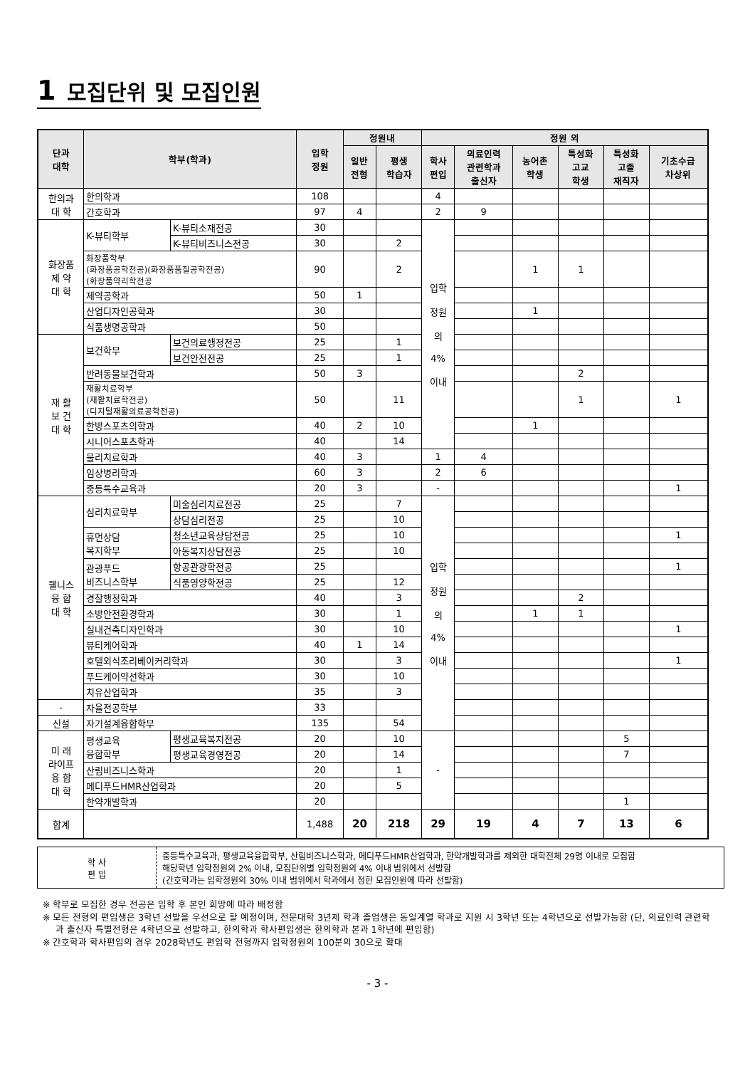1 모집단위 및 모집인원
| 단과 대학 | 학부(학과) | | 입학 정원 | 정원내 | | 정원 외 | | | | | |
| --- | --- | --- | --- | --- | --- | --- | --- | --- | --- | --- | --- |
| | | | | 일반 전형 | 평생 학습자 | 학사 편입 | 의료인력 관련학과 출신자 | 농어촌 학생 | 특성화 고교 학생 | 특성화 고졸 재직자 | 기초수급 차상위 |
| 한의과 대 학 | 한의학과 | | 108 | | | 4 | | | | | |
| | 간호학과 | | 97 | 4 | | 2 | 9 | | | | |
| 화장품 제 약 대 학 | K-뷰티학부 | K-뷰티소재전공 | 30 | | | 입학 정원 의 4% 이내 | | | | | |
| | | K-뷰티비즈니스전공 | 30 | | 2 | | | | | | |
| | 화장품학부 (화장품공학전공)(화장품품질공학전공) (화장품약리학전공 | | 90 | | 2 | | | 1 | 1 | | |
| | 제약공학과 | | 50 | 1 | | | | | | | |
| | 산업디자인공학과 | | 30 | | | | | 1 | | | |
| | 식품생명공학과 | | 50 | | | | | | | | |
| 재 활 보 건 대 학 | 보건학부 | 보건의료행정전공 | 25 | | 1 | | | | | | |
| | | 보건안전전공 | 25 | | 1 | | | | | | |
| | 반려동물보건학과 | | 50 | 3 | | | | | 2 | | |
| | 재활치료학부 (재활치료학전공) (디지털재활의료공학전공) | | 50 | | 11 | | | | 1 | | 1 |
| | 한방스포츠의학과 | | 40 | 2 | 10 | | | 1 | | | |
| | 시니어스포츠학과 | | 40 | | 14 | | | | | | |
| | 물리치료학과 | | 40 | 3 | | 1 | 4 | | | | |
| | 임상병리학과 | | 60 | 3 | | 2 | 6 | | | | |
| | 중등특수교육과 | | 20 | 3 | | - | | | | | 1 |
| 웰니스 융 합 대 학 | 심리치료학부 | 미술심리치료전공 | 25 | | 7 | 입학 정원 의 4% 이내 | | | | | |
| | | 상담심리전공 | 25 | | 10 | | | | | | |
| | 휴먼상담 복지학부 | 청소년교육상담전공 | 25 | | 10 | | | | | | 1 |
| | | 아동복지상담전공 | 25 | | 10 | | | | | | |
| | 관광푸드 비즈니스학부 | 항공관광학전공 | 25 | | | | | | | | 1 |
| | | 식품영양학전공 | 25 | | 12 | | | | | | |
| | 경찰행정학과 | | 40 | | 3 | | | | 2 | | |
| | 소방안전환경학과 | | 30 | | 1 | | | 1 | 1 | | |
| | 실내건축디자인학과 | | 30 | | 10 | | | | | | 1 |
| | 뷰티케어학과 | | 40 | 1 | 14 | | | | | | |
| | 호텔외식조리베이커리학과 | | 30 | | 3 | | | | | | 1 |
| | 푸드케어약선학과 | | 30 | | 10 | | | | | | |
| | 치유산업학과 | | 35 | | 3 | | | | | | |
| - | 자율전공학부 | | 33 | | | | | | | | |
| 신설 | 자기설계융합학부 | | 135 | | 54 | | | | | | |
| 미 래 라이프 융 합 대 학 | 평생교육 융합학부 | 평생교육복지전공 | 20 | | 10 | - | | | | 5 | |
| | | 평생교육경영전공 | 20 | | 14 | | | | | 7 | |
| | 산림비즈니스학과 | | 20 | | 1 | | | | | | |
| | 메디푸드HMR산업학과 | | 20 | | 5 | | | | | | |
| | 한약개발학과 | | 20 | | | | | | | 1 | |
| 합계 | | | 1,488 | 20 | 218 | 29 | 19 | 4 | 7 | 13 | 6 |
| 학 사 편 입 | 중등특수교육과, 평생교육융합학부, 산림비즈니스학과, 메디푸드HMR산업학과, 한약개발학과를 제외한 대학전체 29명 이내로 모집함 해당학년 입학정원의 2% 이내, 모집단위별 입학정원의 4% 이내 범위에서 선발함 (간호학과는 입학정원의 30% 이내 범위에서 학과에서 정한 모집인원에 따라 선발함) |
※ 학부로 모집한 경우 전공은 입학 후 본인 희망에 따라 배정함
※ 모든 전형의 편입생은 3학년 선발을 우선으로 할 예정이며, 전문대학 3년제 학과 졸업생은 동일계열 학과로 지원 시 3학년 또는 4학년으로 선발가능함 (단, 의료인력 관련학과 출신자 특별전형은 4학년으로 선발하고, 한의학과 학사편입생은 한의학과 본과 1학년에 편입함)
※ 간호학과 학사편입의 경우 2028학년도 편입학 전형까지 입학정원의 100분의 30으로 확대
- 3 -